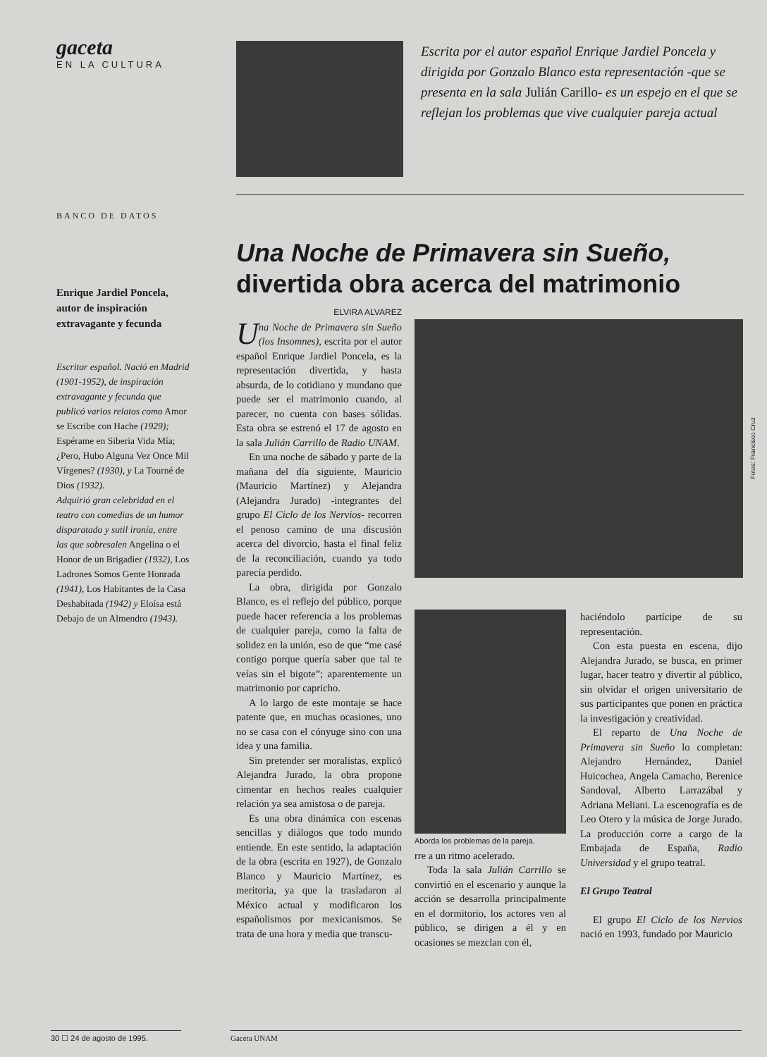gaceta
EN LA CULTURA
BANCO DE DATOS
Enrique Jardiel Poncela, autor de inspiración extravagante y fecunda
Escritor español. Nació en Madrid (1901-1952), de inspiración extravagante y fecunda que publicó varios relatos como Amor se Escribe con Hache (1929); Espérame en Siberia Vida Mía; ¿Pero, Hubo Alguna Vez Once Mil Vírgenes? (1930), y La Tourné de Dios (1932).
Adquirió gran celebridad en el teatro con comedias de un humor disparatado y sutil ironía, entre las que sobresalen Angelina o el Honor de un Brigadier (1932), Los Ladrones Somos Gente Honrada (1941), Los Habitantes de la Casa Deshabitada (1942) y Eloísa está Debajo de un Almendro (1943).
Escrita por el autor español Enrique Jardiel Poncela y dirigida por Gonzalo Blanco esta representación -que se presenta en la sala Julián Carillo- es un espejo en el que se reflejan los problemas que vive cualquier pareja actual
Una Noche de Primavera sin Sueño,
divertida obra acerca del matrimonio
ELVIRA ALVAREZ
Una Noche de Primavera sin Sueño (los Insomnes), escrita por el autor español Enrique Jardiel Poncela, es la representación divertida, y hasta absurda, de lo cotidiano y mundano que puede ser el matrimonio cuando, al parecer, no cuenta con bases sólidas. Esta obra se estrenó el 17 de agosto en la sala Julián Carrillo de Radio UNAM.
En una noche de sábado y parte de la mañana del día siguiente, Mauricio (Mauricio Martínez) y Alejandra (Alejandra Jurado) -integrantes del grupo El Ciclo de los Nervios- recorren el penoso camino de una discusión acerca del divorcio, hasta el final feliz de la reconciliación, cuando ya todo parecía perdido.
La obra, dirigida por Gonzalo Blanco, es el reflejo del público, porque puede hacer referencia a los problemas de cualquier pareja, como la falta de solidez en la unión, eso de que “me casé contigo porque quería saber que tal te veías sin el bigote”; aparentemente un matrimonio por capricho.
A lo largo de este montaje se hace patente que, en muchas ocasiones, uno no se casa con el cónyuge sino con una idea y una familia.
Sin pretender ser moralistas, explicó Alejandra Jurado, la obra propone cimentar en hechos reales cualquier relación ya sea amistosa o de pareja.
Es una obra dinámica con escenas sencillas y diálogos que todo mundo entiende. En este sentido, la adaptación de la obra (escrita en 1927), de Gonzalo Blanco y Mauricio Martínez, es meritoria, ya que la trasladaron al México actual y modificaron los españolismos por mexicanismos. Se trata de una hora y media que transcu-
Fotos: Francisco Cruz
Aborda los problemas de la pareja.
rre a un ritmo acelerado.
Toda la sala Julián Carrillo se convirtió en el escenario y aunque la acción se desarrolla principalmente en el dormitorio, los actores ven al público, se dirigen a él y en ocasiones se mezclan con él,
haciéndolo partícipe de su representación.
Con esta puesta en escena, dijo Alejandra Jurado, se busca, en primer lugar, hacer teatro y divertir al público, sin olvidar el origen universitario de sus participantes que ponen en práctica la investigación y creatividad.
El reparto de Una Noche de Primavera sin Sueño lo completan: Alejandro Hernández, Daniel Huicochea, Angela Camacho, Berenice Sandoval, Alberto Larrazábal y Adriana Meliani. La escenografía es de Leo Otero y la música de Jorge Jurado. La producción corre a cargo de la Embajada de España, Radio Universidad y el grupo teatral.
El Grupo Teatral
El grupo El Ciclo de los Nervios nació en 1993, fundado por Mauricio
30 ☐ 24 de agosto de 1995. Gaceta UNAM